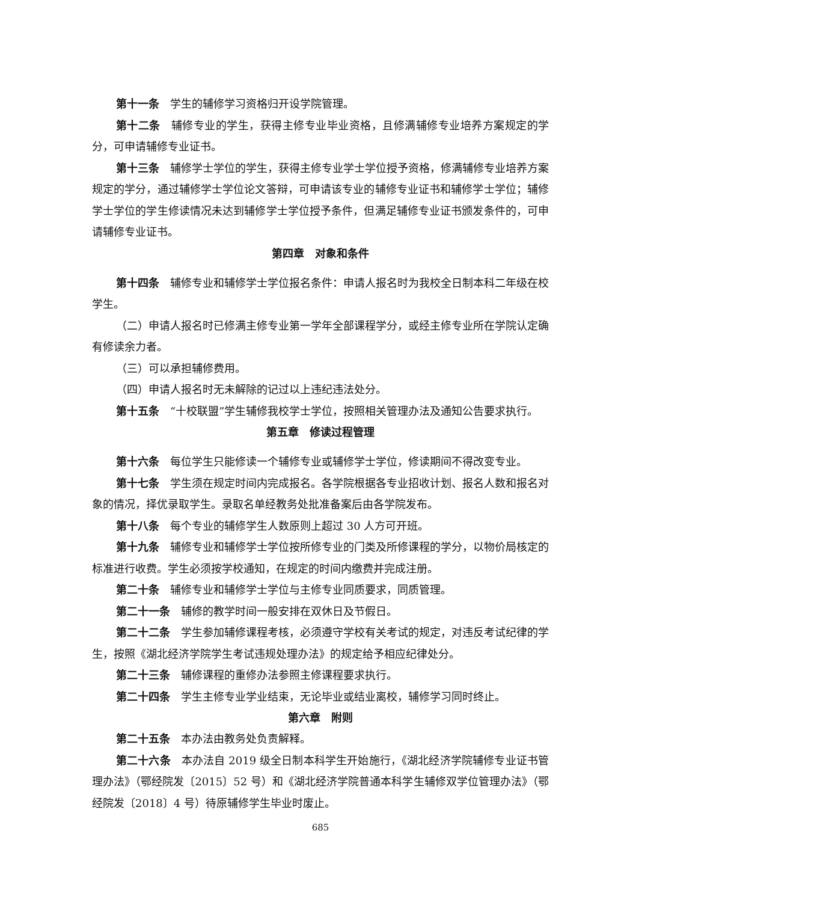第十一条 学生的辅修学习资格归开设学院管理。
第十二条 辅修专业的学生，获得主修专业毕业资格，且修满辅修专业培养方案规定的学分，可申请辅修专业证书。
第十三条 辅修学士学位的学生，获得主修专业学士学位授予资格，修满辅修专业培养方案规定的学分，通过辅修学士学位论文答辩，可申请该专业的辅修专业证书和辅修学士学位；辅修学士学位的学生修读情况未达到辅修学士学位授予条件，但满足辅修专业证书颁发条件的，可申请辅修专业证书。
第四章　对象和条件
第十四条 辅修专业和辅修学士学位报名条件：申请人报名时为我校全日制本科二年级在校学生。
（二）申请人报名时已修满主修专业第一学年全部课程学分，或经主修专业所在学院认定确有修读余力者。
（三）可以承担辅修费用。
（四）申请人报名时无未解除的记过以上违纪违法处分。
第十五条 “十校联盟”学生辅修我校学士学位，按照相关管理办法及通知公告要求执行。
第五章　修读过程管理
第十六条 每位学生只能修读一个辅修专业或辅修学士学位，修读期间不得改变专业。
第十七条 学生须在规定时间内完成报名。各学院根据各专业招收计划、报名人数和报名对象的情况，择优录取学生。录取名单经教务处批准备案后由各学院发布。
第十八条 每个专业的辅修学生人数原则上超过 30 人方可开班。
第十九条 辅修专业和辅修学士学位按所修专业的门类及所修课程的学分，以物价局核定的标准进行收费。学生必须按学校通知，在规定的时间内缴费并完成注册。
第二十条 辅修专业和辅修学士学位与主修专业同质要求，同质管理。
第二十一条 辅修的教学时间一般安排在双休日及节假日。
第二十二条 学生参加辅修课程考核，必须遵守学校有关考试的规定，对违反考试纪律的学生，按照《湖北经济学院学生考试违规处理办法》的规定给予相应纪律处分。
第二十三条 辅修课程的重修办法参照主修课程要求执行。
第二十四条 学生主修专业学业结束，无论毕业或结业离校，辅修学习同时终止。
第六章　附则
第二十五条 本办法由教务处负责解释。
第二十六条 本办法自 2019 级全日制本科学生开始施行，《湖北经济学院辅修专业证书管理办法》（鄂经院发〔2015〕52 号）和《湖北经济学院普通本科学生辅修双学位管理办法》（鄂经院发〔2018〕4 号）待原辅修学生毕业时废止。
685